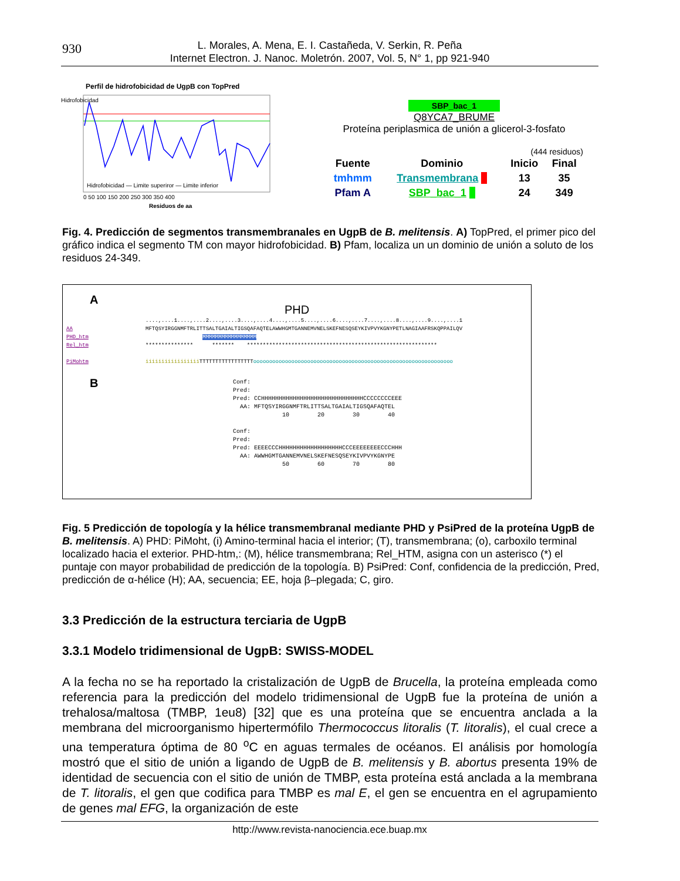930
L. Morales, A. Mena, E. I. Castañeda, V. Serkin, R. Peña
Internet Electron. J. Nanoc. Moletrón. 2007, Vol. 5, N° 1, pp 921-940
Perfil de hidrofobicidad de UgpB con TopPred
Hidrofobicidad
0 50 100 150 200 250 300 350 400
Residuos de aa
Hidrofobicidad — Limite superiror — Limite inferior
SBP_bac_1
Q8YCA7_BRUME
Proteína periplasmica de unión a glicerol-3-fosfato
(444 residuos)
| Fuente | Dominio | Inicio | Final |
| tmhmm | Transmembrana | 13 | 35 |
| Pfam A | SBP_bac_1 | 24 | 349 |
Fig. 4. Predicción de segmentos transmembranales en UgpB de B. melitensis. A) TopPred, el primer pico del gráfico indica el segmento TM con mayor hidrofobicidad. B) Pfam, localiza un un dominio de unión a soluto de los residuos 24-349.
A
PHD
....,....1....,....2....,....3....,....4....,....5....,....6....,....7....,....8....,....9....,....1 AA MFTQSYIRGGNMFTRLITTSALTGAIALTIGSQAFAQTELAWWHGMTGANNEMVNELSKEFNESQSEYKIVPVYKGNYPETLNAGIAAFRSKQPPAILQV PHD_htm MMMMMMMMMMMMMMMMM Rel_htm *************** ******* ************************************************************ PiMohtm iiiiiiiiiiiiiiiii TTTTTTTTTTTTTTTTTooooooooooooooooooooooooooooooooooooooooooooooooooooooooooooooo
B
Conf: Pred: Pred: CCHHHHHHHHHHHHHHHHHHHHHHHHHHHHHCCCCCCCCEEE AA: MFTQSYIRGGNMFTRLITTSALTGAIALTIGSQAFAQTEL 10 20 30 40 Conf: Pred: Pred: EEEECCCHHHHHHHHHHHHHHHHHHCCCEEEEEEEECCCHHH AA: AWWHGMTGANNEMVNELSKEFNESQSEYKIVPVYKGNYPE 50 60 70 80
Fig. 5 Predicción de topología y la hélice transmembranal mediante PHD y PsiPred de la proteína UgpB de B. melitensis. A) PHD: PiMoht, (i) Amino-terminal hacia el interior; (T), transmembrana; (o), carboxilo terminal localizado hacia el exterior. PHD-htm,: (M), hélice transmembrana; Rel_HTM, asigna con un asterisco (*) el puntaje con mayor probabilidad de predicción de la topología. B) PsiPred: Conf, confidencia de la predicción, Pred, predicción de α-hélice (H); AA, secuencia; EE, hoja β–plegada; C, giro.
3.3 Predicción de la estructura terciaria de UgpB
3.3.1 Modelo tridimensional de UgpB: SWISS-MODEL
A la fecha no se ha reportado la cristalización de UgpB de Brucella, la proteína empleada como referencia para la predicción del modelo tridimensional de UgpB fue la proteína de unión a trehalosa/maltosa (TMBP, 1eu8) [32] que es una proteína que se encuentra anclada a la membrana del microorganismo hipertermófilo Thermococcus litoralis (T. litoralis), el cual crece a una temperatura óptima de 80 <sup>o</sup>C en aguas termales de océanos. El análisis por homología mostró que el sitio de unión a ligando de UgpB de B. melitensis y B. abortus presenta 19% de identidad de secuencia con el sitio de unión de TMBP, esta proteína está anclada a la membrana de T. litoralis, el gen que codifica para TMBP es mal E, el gen se encuentra en el agrupamiento de genes mal EFG, la organización de este
http://www.revista-nanociencia.ece.buap.mx